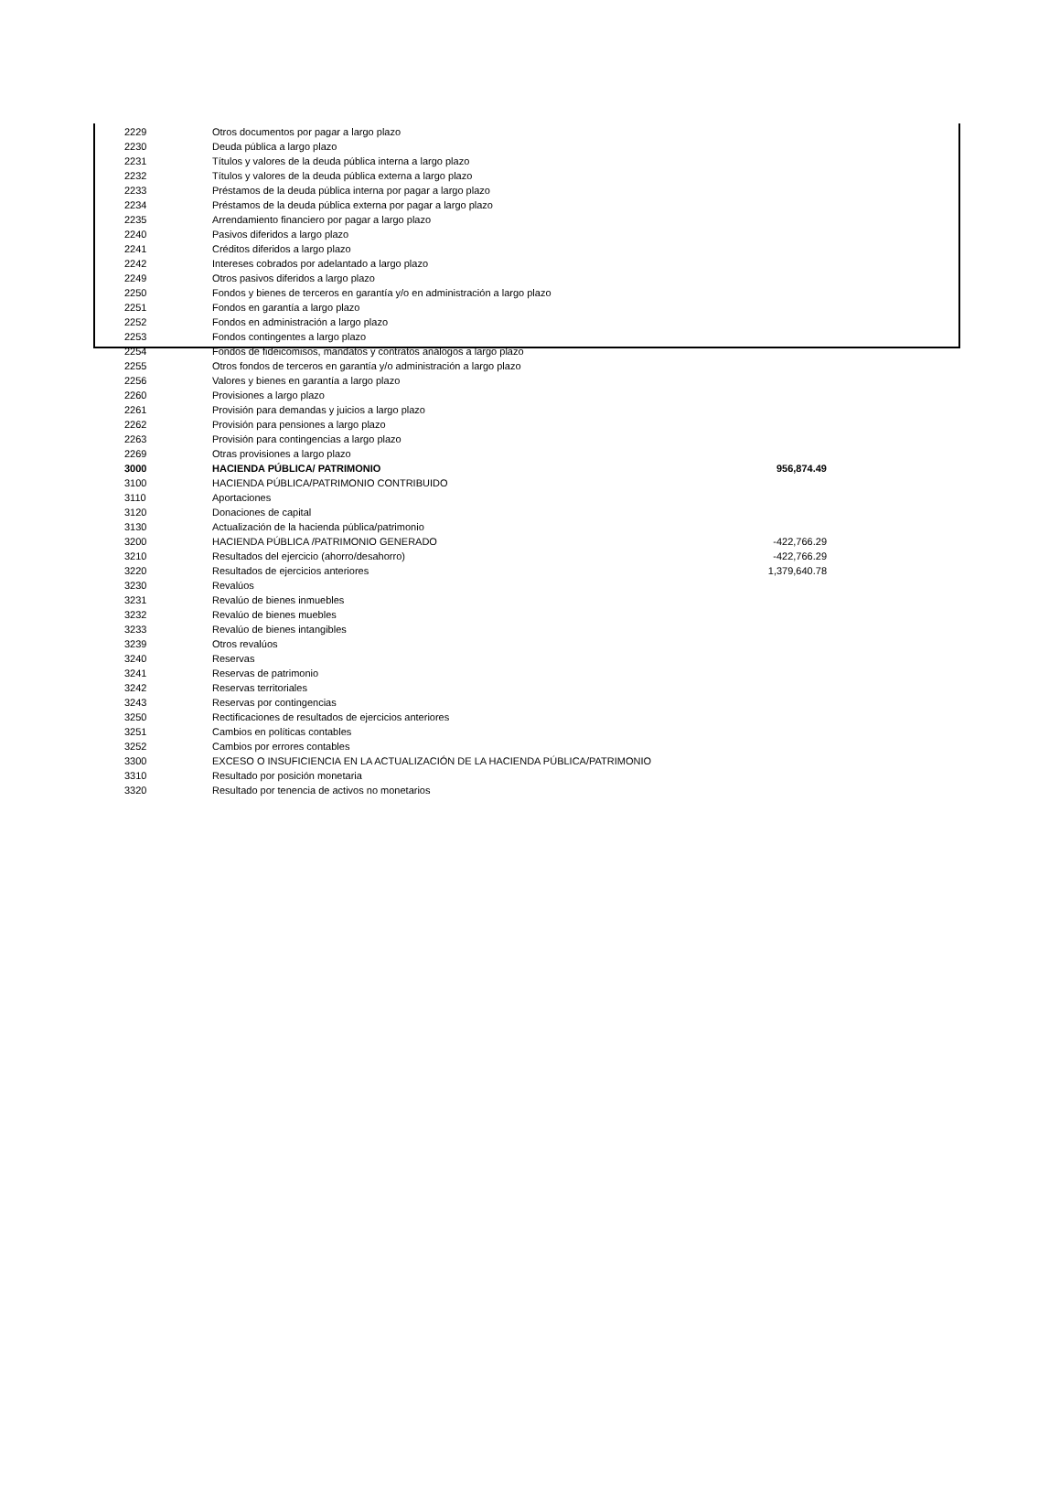| 2229 | Otros documentos por pagar a largo plazo | |
| 2230 | Deuda pública a largo plazo | |
| 2231 | Títulos y valores de la deuda pública interna a largo plazo | |
| 2232 | Títulos y valores de la deuda pública externa a largo plazo | |
| 2233 | Préstamos de la deuda pública interna por pagar a largo plazo | |
| 2234 | Préstamos de la deuda pública externa por pagar a largo plazo | |
| 2235 | Arrendamiento financiero por pagar a largo plazo | |
| 2240 | Pasivos diferidos a largo plazo | |
| 2241 | Créditos diferidos a largo plazo | |
| 2242 | Intereses cobrados por adelantado a largo plazo | |
| 2249 | Otros pasivos diferidos a largo plazo | |
| 2250 | Fondos y bienes de terceros en garantía y/o en administración a largo plazo | |
| 2251 | Fondos en garantía a largo plazo | |
| 2252 | Fondos en administración a largo plazo | |
| 2253 | Fondos contingentes a largo plazo | |
| 2254 | Fondos de fideicomisos, mandatos y contratos análogos a largo plazo | |
| 2255 | Otros fondos de terceros en garantía y/o administración a largo plazo | |
| 2256 | Valores y bienes en garantía a largo plazo | |
| 2260 | Provisiones a largo plazo | |
| 2261 | Provisión para demandas y juicios a largo plazo | |
| 2262 | Provisión para pensiones a largo plazo | |
| 2263 | Provisión para contingencias a largo plazo | |
| 2269 | Otras provisiones a largo plazo | |
| 3000 | HACIENDA PÚBLICA/ PATRIMONIO | 956,874.49 |
| 3100 | HACIENDA PÚBLICA/PATRIMONIO CONTRIBUIDO | |
| 3110 | Aportaciones | |
| 3120 | Donaciones de capital | |
| 3130 | Actualización de la hacienda pública/patrimonio | |
| 3200 | HACIENDA PÚBLICA /PATRIMONIO GENERADO | -422,766.29 |
| 3210 | Resultados del ejercicio (ahorro/desahorro) | -422,766.29 |
| 3220 | Resultados de ejercicios anteriores | 1,379,640.78 |
| 3230 | Revalúos | |
| 3231 | Revalúo de bienes inmuebles | |
| 3232 | Revalúo de bienes muebles | |
| 3233 | Revalúo de bienes intangibles | |
| 3239 | Otros revalúos | |
| 3240 | Reservas | |
| 3241 | Reservas de patrimonio | |
| 3242 | Reservas territoriales | |
| 3243 | Reservas por contingencias | |
| 3250 | Rectificaciones de resultados de ejercicios anteriores | |
| 3251 | Cambios en políticas contables | |
| 3252 | Cambios por errores contables | |
| 3300 | EXCESO O INSUFICIENCIA EN LA ACTUALIZACIÓN DE LA HACIENDA PÚBLICA/PATRIMONIO | |
| 3310 | Resultado por posición monetaria | |
| 3320 | Resultado por tenencia de activos no monetarios | |